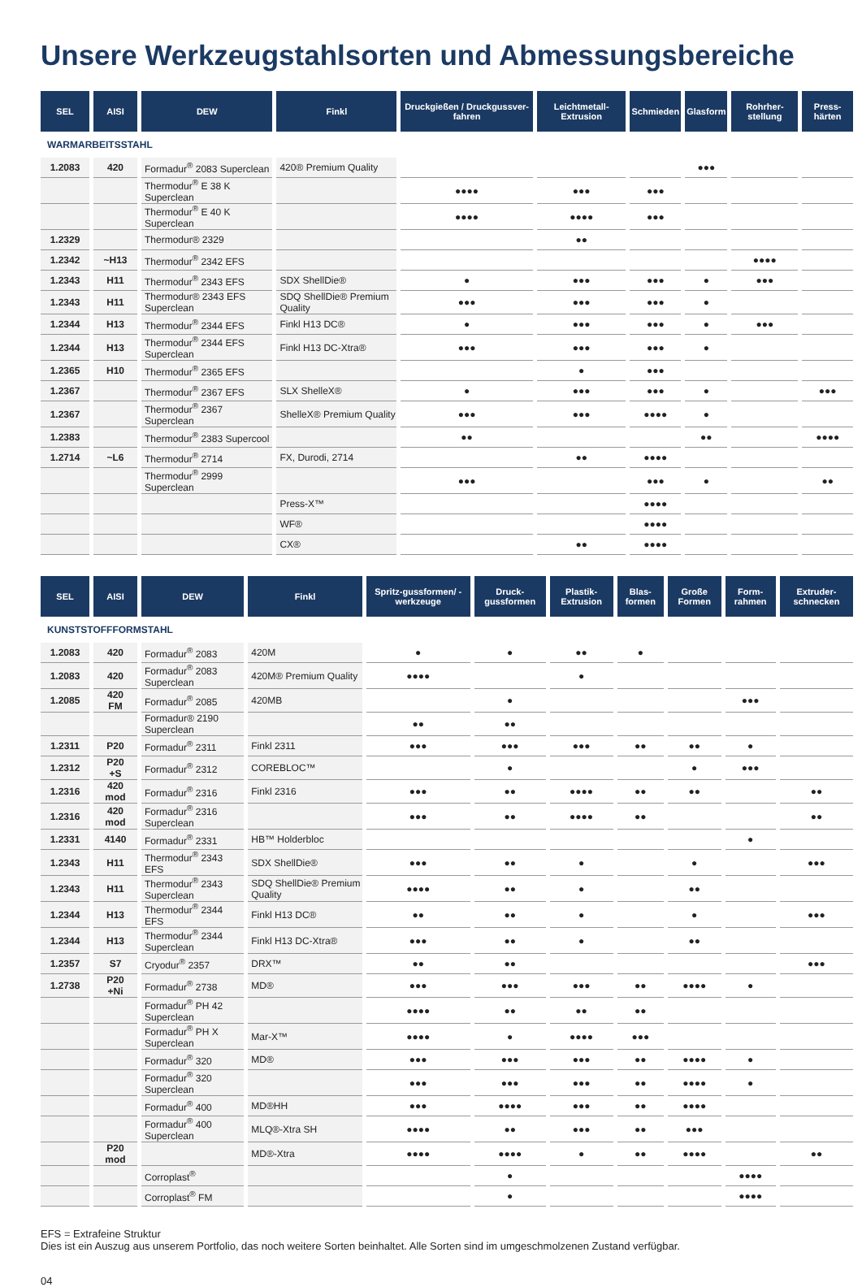Unsere Werkzeugstahlsorten und Abmessungsbereiche
| SEL | AISI | DEW | Finkl | Druckgießen / Druckgussver-fahren | Leichtmetall-Extrusion | Schmieden | Glasform | Rohrher-stellung | Press-härten |
| --- | --- | --- | --- | --- | --- | --- | --- | --- | --- |
| WARMARBEITSSTAHL | | | | | | | | | |
| 1.2083 | 420 | Formadur<sup>®</sup> 2083 Superclean | 420® Premium Quality | | | | ●●● | | |
| | | Thermodur<sup>®</sup> E 38 K Superclean | | ●●●● | ●●● | ●●● | | | |
| | | Thermodur<sup>®</sup> E 40 K Superclean | | ●●●● | ●●●● | ●●● | | | |
| 1.2329 | | Thermodur® 2329 | | | ●● | | | | |
| 1.2342 | ~H13 | Thermodur<sup>®</sup> 2342 EFS | | | | | | ●●●● | |
| 1.2343 | H11 | Thermodur<sup>®</sup> 2343 EFS | SDX ShellDie® | ● | ●●● | ●●● | ● | ●●● | |
| 1.2343 | H11 | Thermodur® 2343 EFS Superclean | SDQ ShellDie® Premium Quality | ●●● | ●●● | ●●● | ● | | |
| 1.2344 | H13 | Thermodur<sup>®</sup> 2344 EFS | Finkl H13 DC® | ● | ●●● | ●●● | ● | ●●● | |
| 1.2344 | H13 | Thermodur<sup>®</sup> 2344 EFS Superclean | Finkl H13 DC-Xtra® | ●●● | ●●● | ●●● | ● | | |
| 1.2365 | H10 | Thermodur<sup>®</sup> 2365 EFS | | | ● | ●●● | | | |
| 1.2367 | | Thermodur<sup>®</sup> 2367 EFS | SLX ShelleX® | ● | ●●● | ●●● | ● | | ●●● |
| 1.2367 | | Thermodur<sup>®</sup> 2367 Superclean | ShelleX® Premium Quality | ●●● | ●●● | ●●●● | ● | | |
| 1.2383 | | Thermodur<sup>®</sup> 2383 Supercool | | ●● | | | ●● | | ●●●● |
| 1.2714 | ~L6 | Thermodur<sup>®</sup> 2714 | FX, Durodi, 2714 | | ●● | ●●●● | | | |
| | | Thermodur<sup>®</sup> 2999 Superclean | | ●●● | | ●●● | ● | | ●● |
| | | | Press-X™ | | | ●●●● | | | |
| | | | WF® | | | ●●●● | | | |
| | | | CX® | | ●● | ●●●● | | | |
| SEL | AISI | DEW | Finkl | Spritz-gussformen/ -werkzeuge | Druck-gussformen | Plastik-Extrusion | Blas-formen | Große Formen | Form-rahmen | Extruder-schnecken |
| --- | --- | --- | --- | --- | --- | --- | --- | --- | --- | --- |
| KUNSTSTOFFFORMSTAHL | | | | | | | | | | |
| 1.2083 | 420 | Formadur<sup>®</sup> 2083 | 420M | ● | ● | ●● | ● | | | |
| 1.2083 | 420 | Formadur<sup>®</sup> 2083 Superclean | 420M® Premium Quality | ●●●● | | ● | | | | |
| 1.2085 | 420 FM | Formadur<sup>®</sup> 2085 | 420MB | | ● | | | | ●●● | |
| | | Formadur® 2190 Superclean | | ●● | ●● | | | | | |
| 1.2311 | P20 | Formadur<sup>®</sup> 2311 | Finkl 2311 | ●●● | ●●● | ●●● | ●● | ●● | ● | |
| 1.2312 | P20 +S | Formadur<sup>®</sup> 2312 | COREBLOC™ | | ● | | | ● | ●●● | |
| 1.2316 | 420 mod | Formadur<sup>®</sup> 2316 | Finkl 2316 | ●●● | ●● | ●●●● | ●● | ●● | | ●● |
| 1.2316 | 420 mod | Formadur<sup>®</sup> 2316 Superclean | | ●●● | ●● | ●●●● | ●● | | | ●● |
| 1.2331 | 4140 | Formadur<sup>®</sup> 2331 | HB™ Holderbloc | | | | | | ● | |
| 1.2343 | H11 | Thermodur<sup>®</sup> 2343 EFS | SDX ShellDie® | ●●● | ●● | ● | | ● | | ●●● |
| 1.2343 | H11 | Thermodur<sup>®</sup> 2343 Superclean | SDQ ShellDie® Premium Quality | ●●●● | ●● | ● | | ●● | | |
| 1.2344 | H13 | Thermodur<sup>®</sup> 2344 EFS | Finkl H13 DC® | ●● | ●● | ● | | ● | | ●●● |
| 1.2344 | H13 | Thermodur<sup>®</sup> 2344 Superclean | Finkl H13 DC-Xtra® | ●●● | ●● | ● | | ●● | | |
| 1.2357 | S7 | Cryodur<sup>®</sup> 2357 | DRX™ | ●● | ●● | | | | | ●●● |
| 1.2738 | P20 +Ni | Formadur<sup>®</sup> 2738 | MD® | ●●● | ●●● | ●●● | ●● | ●●●● | ● | |
| | | Formadur<sup>®</sup> PH 42 Superclean | | ●●●● | ●● | ●● | ●● | | | |
| | | Formadur<sup>®</sup> PH X Superclean | Mar-X™ | ●●●● | ● | ●●●● | ●●● | | | |
| | | Formadur<sup>®</sup> 320 | MD® | ●●● | ●●● | ●●● | ●● | ●●●● | ● | |
| | | Formadur<sup>®</sup> 320 Superclean | | ●●● | ●●● | ●●● | ●● | ●●●● | ● | |
| | | Formadur<sup>®</sup> 400 | MD®HH | ●●● | ●●●● | ●●● | ●● | ●●●● | | |
| | | Formadur<sup>®</sup> 400 Superclean | MLQ®-Xtra SH | ●●●● | ●● | ●●● | ●● | ●●● | | |
| | P20 mod | | MD®-Xtra | ●●●● | ●●●● | ● | ●● | ●●●● | | ●● |
| | | Corroplast<sup>®</sup> | | | ● | | | | ●●●● | |
| | | Corroplast<sup>®</sup> FM | | | ● | | | | ●●●● | |
EFS = Extrafeine Struktur
Dies ist ein Auszug aus unserem Portfolio, das noch weitere Sorten beinhaltet. Alle Sorten sind im umgeschmolzenen Zustand verfügbar.
04